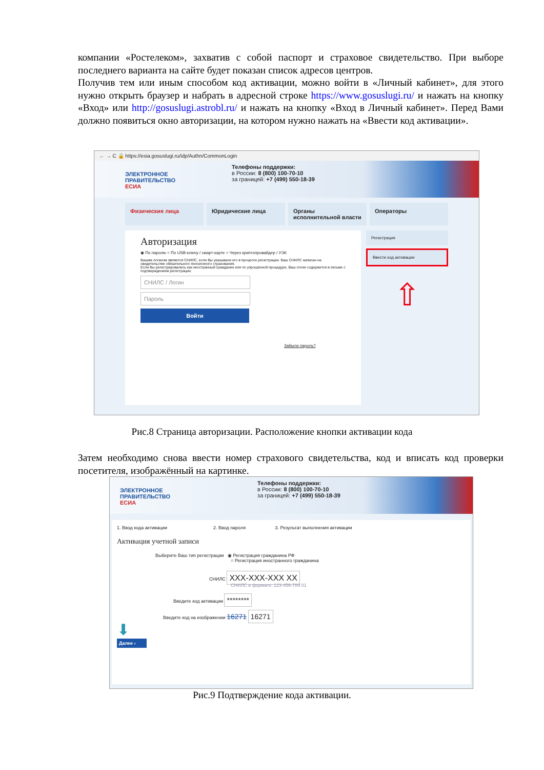компании «Ростелеком», захватив с собой паспорт и страховое свидетельство. При выборе последнего варианта на сайте будет показан список адресов центров.
Получив тем или иным способом код активации, можно войти в «Личный кабинет», для этого нужно открыть браузер и набрать в адресной строке https://www.gosuslugi.ru/ и нажать на кнопку «Вход» или http://gosuslugi.astrobl.ru/ и нажать на кнопку «Вход в Личный кабинет». Перед Вами должно появиться окно авторизации, на котором нужно нажать на «Ввести код активации».
← → C 🔒 https://esia.gosuslugi.ru/idp/Authn/CommonLogin
ЭЛЕКТРОННОЕ
ПРАВИТЕЛЬСТВО
ЕСИА
Телефоны поддержки:
в России: 8 (800) 100-70-10
за границей: +7 (499) 550-18-39
Физические лица Юридические лица Органы исполнительной власти Операторы
Авторизация
◉ По паролю ○ По USB-ключу / смарт-карте ○ Через криптопровайдер / УЭК
Вашим логином является СНИЛС, если Вы указывали его в процессе регистрации. Ваш СНИЛС написан на свидетельстве обязательного пенсионного страхования.
Если Вы регистрировались как иностранный гражданин или по упрощённой процедуре, Ваш логин содержится в письме с подтверждением регистрации.
СНИЛС / Логин
Пароль
Войти
Забыли пароль?
Регистрация
Ввести код активации
⇧
Рис.8 Страница авторизации. Расположение кнопки активации кода
Затем необходимо снова ввести номер страхового свидетельства, код и вписать код проверки посетителя, изображённый на картинке.
ЭЛЕКТРОННОЕ
ПРАВИТЕЛЬСТВО
ЕСИА
Телефоны поддержки:
в России: 8 (800) 100-70-10
за границей: +7 (499) 550-18-39
1. Ввод кода активации 2. Ввод пароля 3. Результат выполнения активации
Активация учетной записи
Выберите Ваш тип регистрации ◉ Регистрация гражданина РФ
○ Регистрация иностранного гражданина
СНИЛС XXX-XXX-XXX XX
СНИЛС в формате: 123-456-789 01
Введите код активации ********
Введите код на изображении 16271 16271
⬇
Далее ›
Рис.9 Подтверждение кода активации.